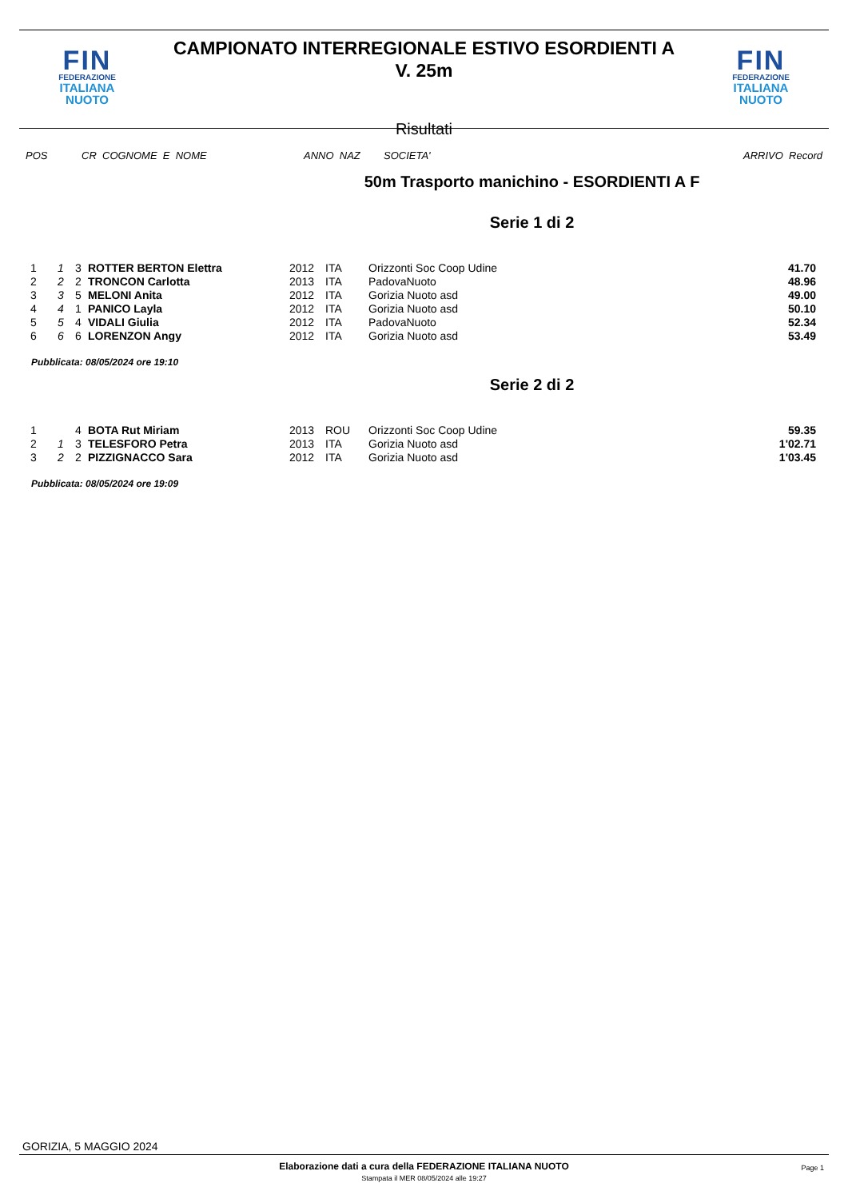FIN
FEDERAZIONE
ITALIANA
NUOTO
CAMPIONATO INTERREGIONALE ESTIVO ESORDIENTI A
V. 25m
FIN
FEDERAZIONE
ITALIANA
NUOTO
Risultati
POS CR COGNOME E NOME ANNO NAZ SOCIETA' ARRIVO Record
50m Trasporto manichino - ESORDIENTI A F
Serie 1 di 2
| 1 | 1 | 3 | ROTTER BERTON Elettra | 2012 | ITA | Orizzonti Soc Coop Udine | 41.70 |
| 2 | 2 | 2 | TRONCON Carlotta | 2013 | ITA | PadovaNuoto | 48.96 |
| 3 | 3 | 5 | MELONI Anita | 2012 | ITA | Gorizia Nuoto asd | 49.00 |
| 4 | 4 | 1 | PANICO Layla | 2012 | ITA | Gorizia Nuoto asd | 50.10 |
| 5 | 5 | 4 | VIDALI Giulia | 2012 | ITA | PadovaNuoto | 52.34 |
| 6 | 6 | 6 | LORENZON Angy | 2012 | ITA | Gorizia Nuoto asd | 53.49 |
Pubblicata: 08/05/2024 ore 19:10
Serie 2 di 2
| 1 | | 4 | BOTA Rut Miriam | 2013 | ROU | Orizzonti Soc Coop Udine | 59.35 |
| 2 | 1 | 3 | TELESFORO Petra | 2013 | ITA | Gorizia Nuoto asd | 1'02.71 |
| 3 | 2 | 2 | PIZZIGNACCO Sara | 2012 | ITA | Gorizia Nuoto asd | 1'03.45 |
Pubblicata: 08/05/2024 ore 19:09
GORIZIA, 5 MAGGIO 2024
Elaborazione dati a cura della FEDERAZIONE ITALIANA NUOTO
Stampata il MER 08/05/2024 alle 19:27
Page 1